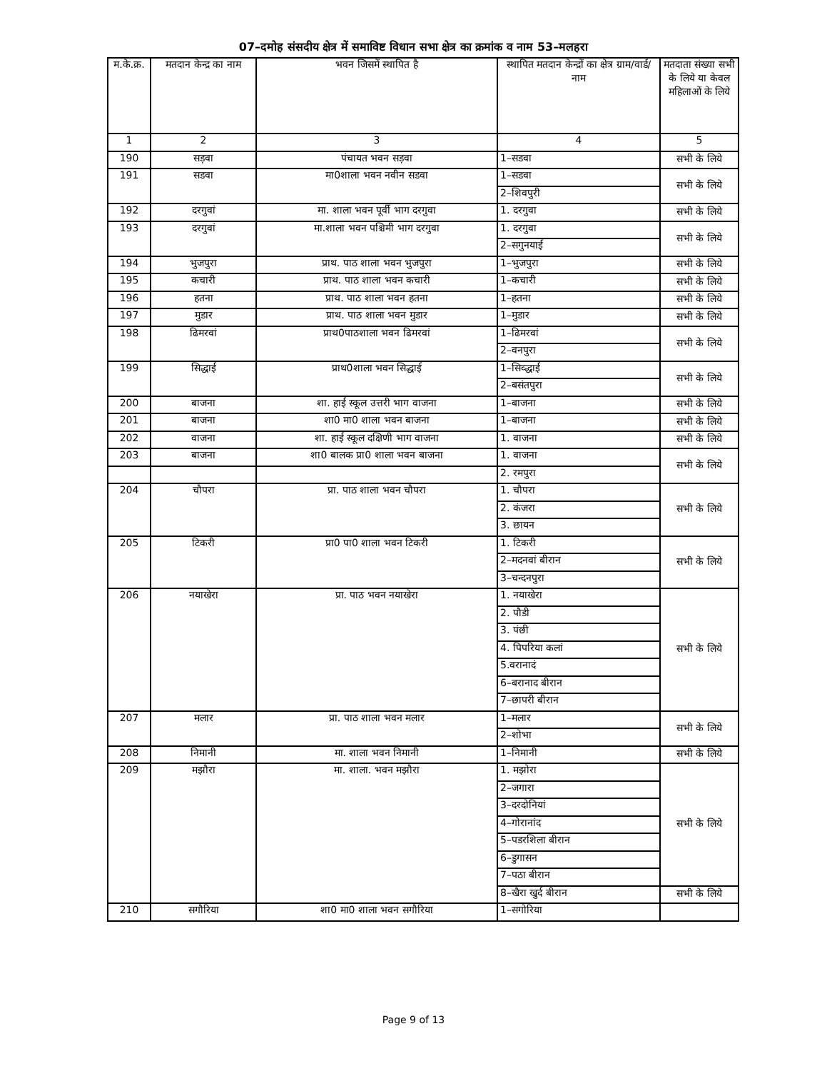07–दमोह संसदीय क्षेत्र में समाविष्ट विधान सभा क्षेत्र का क्रमांक व नाम 53–मलहरा
| म.के.क्र. | मतदान केन्द्र का नाम | भवन जिसमें स्थापित है | स्थापित मतदान केन्द्रों का क्षेत्र ग्राम/वार्ड/ नाम | मतदाता संख्या सभी के लिये या केवल महिलाओं के लिये |
| --- | --- | --- | --- | --- |
| 1 | 2 | 3 | 4 | 5 |
| 190 | सड़वा | पंचायत भवन सड़वा | 1–सडवा | सभी के लिये |
| 191 | सडवा | मा0शाला भवन नवीन सडवा | 1–सडवा | सभी के लिये |
| | | | 2–शिवपुरी | |
| 192 | दरगुवां | मा. शाला भवन पूर्वी भाग दरगुवा | 1. दरगुवा | सभी के लिये |
| 193 | दरगुवां | मा.शाला भवन पश्चिमी भाग दरगुवा | 1. दरगुवा | सभी के लिये |
| | | | 2–सगुनयाई | |
| 194 | भुजपुरा | प्राथ. पाठ शाला भवन भुजपुरा | 1–भुजपुरा | सभी के लिये |
| 195 | कचारी | प्राथ. पाठ शाला भवन कचारी | 1–कचारी | सभी के लिये |
| 196 | हतना | प्राथ. पाठ शाला भवन हतना | 1–हतना | सभी के लिये |
| 197 | मुडार | प्राथ. पाठ शाला भवन मुडार | 1–मुडार | सभी के लिये |
| 198 | ढिमरवां | प्राथ0पाठशाला भवन ढिमरवां | 1–ढिमरवां | सभी के लिये |
| | | | 2–वनपुरा | |
| 199 | सिद्धाई | प्राथ0शाला भवन सिद्धाई | 1–सिव्द्धाई | सभी के लिये |
| | | | 2–बसंतपुरा | |
| 200 | बाजना | शा. हाई स्कूल उत्तरी भाग वाजना | 1–बाजना | सभी के लिये |
| 201 | बाजना | शा0 मा0 शाला भवन बाजना | 1–बाजना | सभी के लिये |
| 202 | वाजना | शा. हाई स्कूल दक्षिणी भाग वाजना | 1. वाजना | सभी के लिये |
| 203 | बाजना | शा0 बालक प्रा0 शाला भवन बाजना | 1. वाजना | सभी के लिये |
| | | | 2. रमपुरा | |
| 204 | चौपरा | प्रा. पाठ शाला भवन चौपरा | 1. चौपरा | सभी के लिये |
| | | | 2. कंजरा | |
| | | | 3. छायन | |
| 205 | टिकरी | प्रा0 पा0 शाला भवन टिकरी | 1. टिकरी | सभी के लिये |
| | | | 2–मदनवां बीरान | |
| | | | 3–चन्दनपुरा | |
| 206 | नयाखेरा | प्रा. पाठ भवन नयाखेरा | 1. नयाखेरा | सभी के लिये |
| | | | 2. पौडी | |
| | | | 3. पंछी | |
| | | | 4. पिपरिया कलां | |
| | | | 5.वरानादं | |
| | | | 6–बरानाद बीरान | |
| | | | 7–छापरी बीरान | |
| 207 | मलार | प्रा. पाठ शाला भवन मलार | 1–मलार | सभी के लिये |
| | | | 2–शोभा | |
| 208 | निमानी | मा. शाला भवन निमानी | 1–निमानी | सभी के लिये |
| 209 | मझौरा | मा. शाला. भवन मझौरा | 1. मझोरा | सभी के लिये |
| | | | 2–जगारा | |
| | | | 3–दरदोनियां | |
| | | | 4–गोरानांद | |
| | | | 5–पडरशिला बीरान | |
| | | | 6–डुगासन | |
| | | | 7–पठा बीरान | |
| | | | 8–खैरा खुर्द बीरान | सभी के लिये |
| 210 | सगौरिया | शा0 मा0 शाला भवन सगौरिया | 1–सगोरिया | |
Page 9 of 13